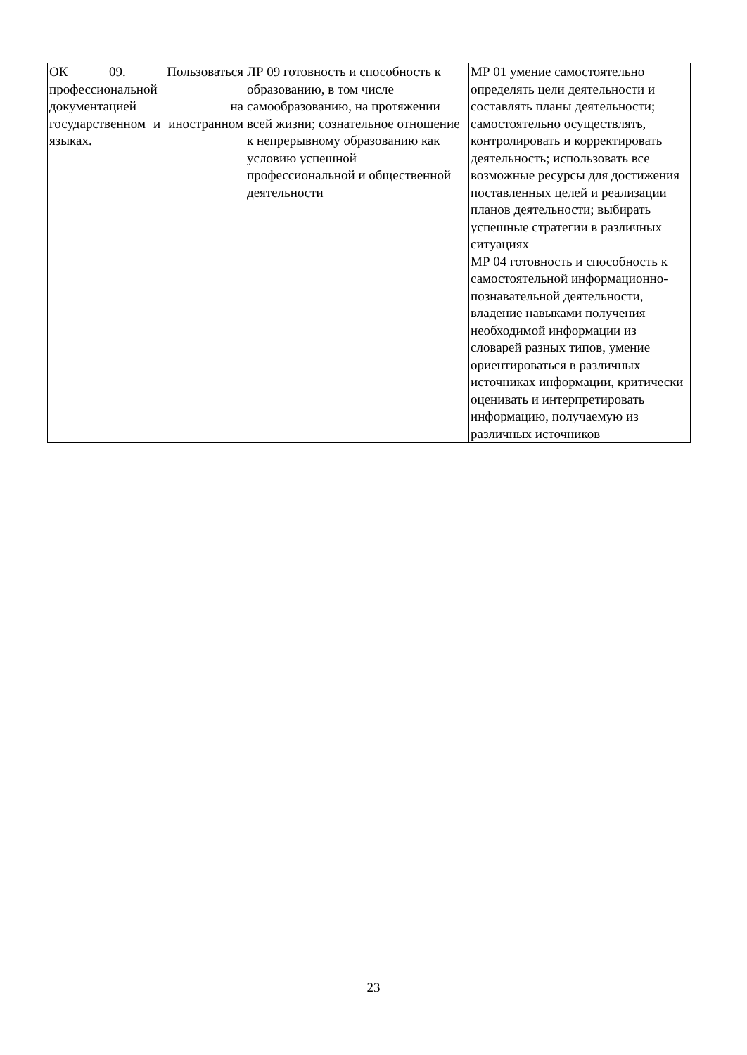| ОК 09. Пользоваться профессиональной документацией на государственном и иностранном языках. | ЛР 09 готовность и способность к образованию, в том числе самообразованию, на протяжении всей жизни; сознательное отношение к непрерывному образованию как условию успешной профессиональной и общественной деятельности | МР 01 умение самостоятельно определять цели деятельности и составлять планы деятельности; самостоятельно осуществлять, контролировать и корректировать деятельность; использовать все возможные ресурсы для достижения поставленных целей и реализации планов деятельности; выбирать успешные стратегии в различных ситуациях МР 04 готовность и способность к самостоятельной информационно-познавательной деятельности, владение навыками получения необходимой информации из словарей разных типов, умение ориентироваться в различных источниках информации, критически оценивать и интерпретировать информацию, получаемую из различных источников |
23